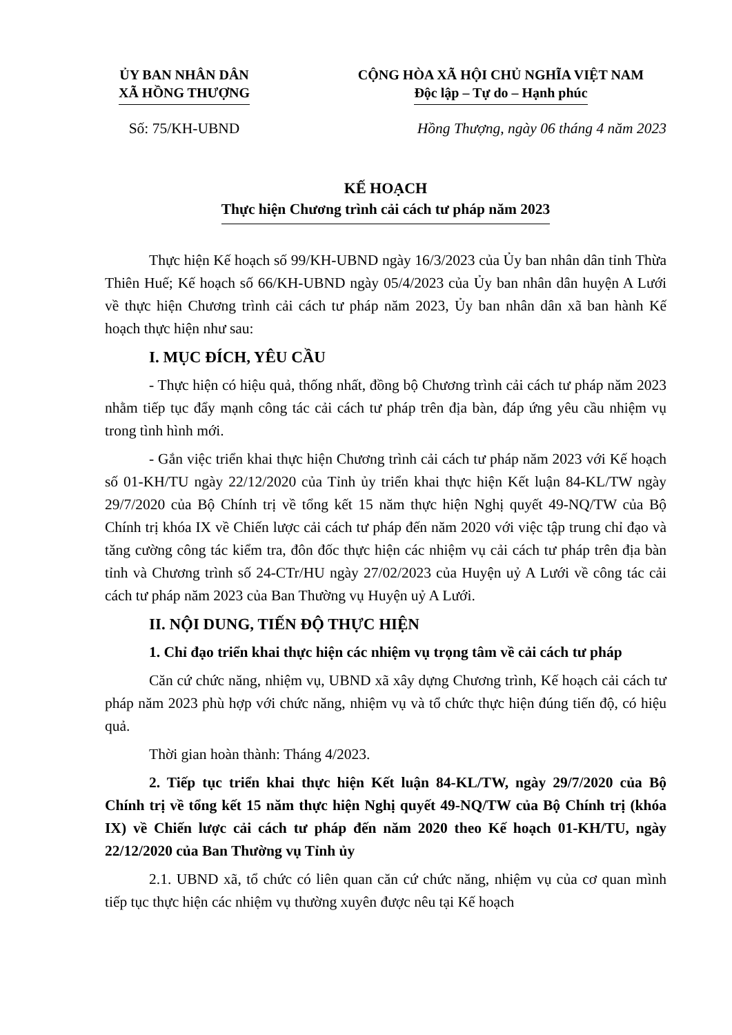ỦY BAN NHÂN DÂN
XÃ HỒNG THƯỢNG
CỘNG HÒA XÃ HỘI CHỦ NGHĨA VIỆT NAM
Độc lập – Tự do – Hạnh phúc
Số: 75/KH-UBND Hồng Thượng, ngày 06 tháng 4 năm 2023
KẾ HOẠCH
Thực hiện Chương trình cải cách tư pháp năm 2023
Thực hiện Kế hoạch số 99/KH-UBND ngày 16/3/2023 của Ủy ban nhân dân tỉnh Thừa Thiên Huế; Kế hoạch số 66/KH-UBND ngày 05/4/2023 của Ủy ban nhân dân huyện A Lưới về thực hiện Chương trình cải cách tư pháp năm 2023, Ủy ban nhân dân xã ban hành Kế hoạch thực hiện như sau:
I. MỤC ĐÍCH, YÊU CẦU
- Thực hiện có hiệu quả, thống nhất, đồng bộ Chương trình cải cách tư pháp năm 2023 nhằm tiếp tục đẩy mạnh công tác cải cách tư pháp trên địa bàn, đáp ứng yêu cầu nhiệm vụ trong tình hình mới.
- Gắn việc triển khai thực hiện Chương trình cải cách tư pháp năm 2023 với Kế hoạch số 01-KH/TU ngày 22/12/2020 của Tỉnh ủy triển khai thực hiện Kết luận 84-KL/TW ngày 29/7/2020 của Bộ Chính trị về tổng kết 15 năm thực hiện Nghị quyết 49-NQ/TW của Bộ Chính trị khóa IX về Chiến lược cải cách tư pháp đến năm 2020 với việc tập trung chỉ đạo và tăng cường công tác kiểm tra, đôn đốc thực hiện các nhiệm vụ cải cách tư pháp trên địa bàn tỉnh và Chương trình số 24-CTr/HU ngày 27/02/2023 của Huyện uỷ A Lưới về công tác cải cách tư pháp năm 2023 của Ban Thường vụ Huyện uỷ A Lưới.
II. NỘI DUNG, TIẾN ĐỘ THỰC HIỆN
1. Chỉ đạo triển khai thực hiện các nhiệm vụ trọng tâm về cải cách tư pháp
Căn cứ chức năng, nhiệm vụ, UBND xã xây dựng Chương trình, Kế hoạch cải cách tư pháp năm 2023 phù hợp với chức năng, nhiệm vụ và tổ chức thực hiện đúng tiến độ, có hiệu quả.
Thời gian hoàn thành: Tháng 4/2023.
2. Tiếp tục triển khai thực hiện Kết luận 84-KL/TW, ngày 29/7/2020 của Bộ Chính trị về tổng kết 15 năm thực hiện Nghị quyết 49-NQ/TW của Bộ Chính trị (khóa IX) về Chiến lược cải cách tư pháp đến năm 2020 theo Kế hoạch 01-KH/TU, ngày 22/12/2020 của Ban Thường vụ Tỉnh ủy
2.1. UBND xã, tổ chức có liên quan căn cứ chức năng, nhiệm vụ của cơ quan mình tiếp tục thực hiện các nhiệm vụ thường xuyên được nêu tại Kế hoạch